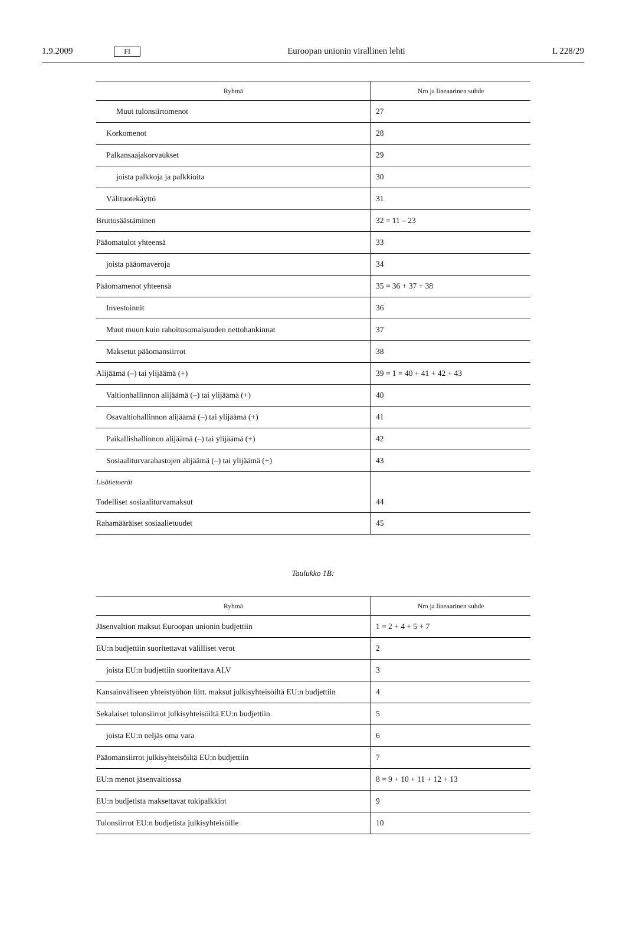1.9.2009 FI Euroopan unionin virallinen lehti L 228/29
| Ryhmä | Nro ja lineaarinen suhde |
| --- | --- |
| Muut tulonsiirtomenot | 27 |
| Korkomenot | 28 |
| Palkansaajakorvaukset | 29 |
| joista palkkoja ja palkkioita | 30 |
| Välituotekäyttö | 31 |
| Bruttosäästäminen | 32 = 11 – 23 |
| Pääomatulot yhteensä | 33 |
| joista pääomaveroja | 34 |
| Pääomamenot yhteensä | 35 = 36 + 37 + 38 |
| Investoinnit | 36 |
| Muut muun kuin rahoitusomaisuuden nettohankinnat | 37 |
| Maksetut pääomansiirrot | 38 |
| Alijäämä (–) tai ylijäämä (+) | 39 = 1 = 40 + 41 + 42 + 43 |
| Valtionhallinnon alijäämä (–) tai ylijäämä (+) | 40 |
| Osavaltiohallinnon alijäämä (–) tai ylijäämä (+) | 41 |
| Paikallishallinnon alijäämä (–) tai ylijäämä (+) | 42 |
| Sosiaaliturvarahastojen alijäämä (–) tai ylijäämä (+) | 43 |
| Lisätietoerät Todelliset sosiaaliturvamaksut | 44 |
| Rahamääräiset sosiaalietuudet | 45 |
Taulukko 1B:
| Ryhmä | Nro ja lineaarinen suhde |
| --- | --- |
| Jäsenvaltion maksut Euroopan unionin budjettiin | 1 = 2 + 4 + 5 + 7 |
| EU:n budjettiin suoritettavat välilliset verot | 2 |
| joista EU:n budjettiin suoritettava ALV | 3 |
| Kansainväliseen yhteistyöhön liitt. maksut julkisyhteisöiltä EU:n budjettiin | 4 |
| Sekalaiset tulonsiirrot julkisyhteisöiltä EU:n budjettiin | 5 |
| joista EU:n neljäs oma vara | 6 |
| Pääomansiirrot julkisyhteisöiltä EU:n budjettiin | 7 |
| EU:n menot jäsenvaltiossa | 8 = 9 + 10 + 11 + 12 + 13 |
| EU:n budjetista maksettavat tukipalkkiot | 9 |
| Tulonsiirrot EU:n budjetista julkisyhteisöille | 10 |